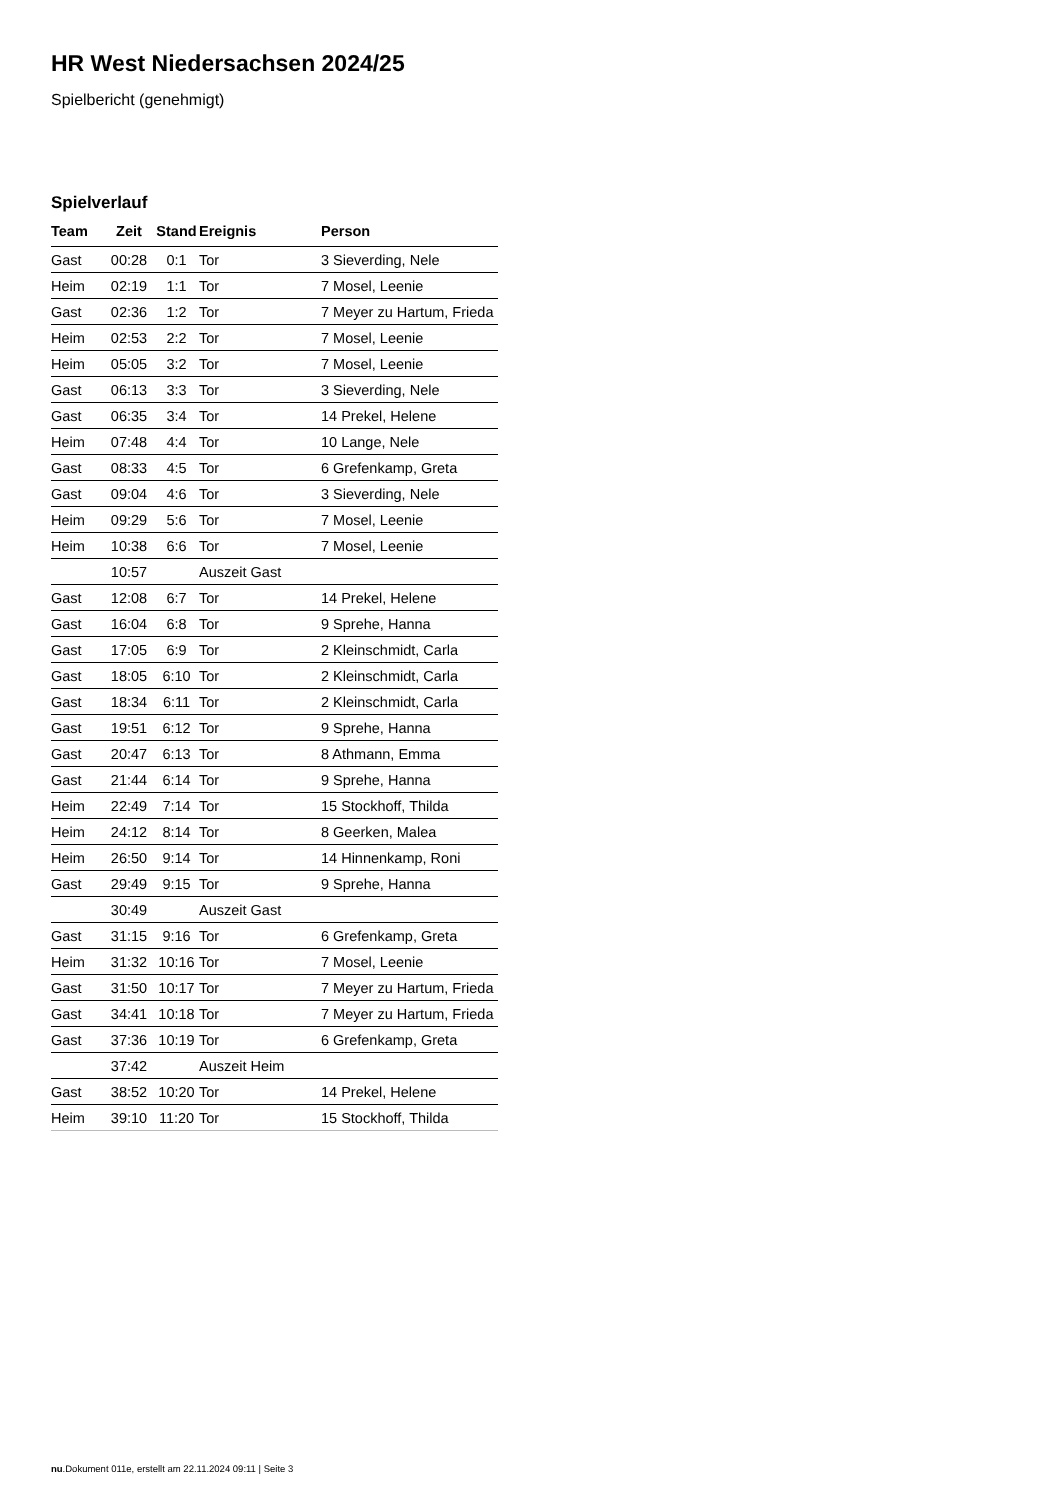HR West Niedersachsen 2024/25
Spielbericht (genehmigt)
Spielverlauf
| Team | Zeit | Stand | Ereignis | Person |
| --- | --- | --- | --- | --- |
| Gast | 00:28 | 0:1 | Tor | 3 Sieverding, Nele |
| Heim | 02:19 | 1:1 | Tor | 7 Mosel, Leenie |
| Gast | 02:36 | 1:2 | Tor | 7 Meyer zu Hartum, Frieda |
| Heim | 02:53 | 2:2 | Tor | 7 Mosel, Leenie |
| Heim | 05:05 | 3:2 | Tor | 7 Mosel, Leenie |
| Gast | 06:13 | 3:3 | Tor | 3 Sieverding, Nele |
| Gast | 06:35 | 3:4 | Tor | 14 Prekel, Helene |
| Heim | 07:48 | 4:4 | Tor | 10 Lange, Nele |
| Gast | 08:33 | 4:5 | Tor | 6 Grefenkamp, Greta |
| Gast | 09:04 | 4:6 | Tor | 3 Sieverding, Nele |
| Heim | 09:29 | 5:6 | Tor | 7 Mosel, Leenie |
| Heim | 10:38 | 6:6 | Tor | 7 Mosel, Leenie |
| | 10:57 | | Auszeit Gast | |
| Gast | 12:08 | 6:7 | Tor | 14 Prekel, Helene |
| Gast | 16:04 | 6:8 | Tor | 9 Sprehe, Hanna |
| Gast | 17:05 | 6:9 | Tor | 2 Kleinschmidt, Carla |
| Gast | 18:05 | 6:10 | Tor | 2 Kleinschmidt, Carla |
| Gast | 18:34 | 6:11 | Tor | 2 Kleinschmidt, Carla |
| Gast | 19:51 | 6:12 | Tor | 9 Sprehe, Hanna |
| Gast | 20:47 | 6:13 | Tor | 8 Athmann, Emma |
| Gast | 21:44 | 6:14 | Tor | 9 Sprehe, Hanna |
| Heim | 22:49 | 7:14 | Tor | 15 Stockhoff, Thilda |
| Heim | 24:12 | 8:14 | Tor | 8 Geerken, Malea |
| Heim | 26:50 | 9:14 | Tor | 14 Hinnenkamp, Roni |
| Gast | 29:49 | 9:15 | Tor | 9 Sprehe, Hanna |
| | 30:49 | | Auszeit Gast | |
| Gast | 31:15 | 9:16 | Tor | 6 Grefenkamp, Greta |
| Heim | 31:32 | 10:16 | Tor | 7 Mosel, Leenie |
| Gast | 31:50 | 10:17 | Tor | 7 Meyer zu Hartum, Frieda |
| Gast | 34:41 | 10:18 | Tor | 7 Meyer zu Hartum, Frieda |
| Gast | 37:36 | 10:19 | Tor | 6 Grefenkamp, Greta |
| | 37:42 | | Auszeit Heim | |
| Gast | 38:52 | 10:20 | Tor | 14 Prekel, Helene |
| Heim | 39:10 | 11:20 | Tor | 15 Stockhoff, Thilda |
nu.Dokument 011e, erstellt am 22.11.2024 09:11 | Seite 3